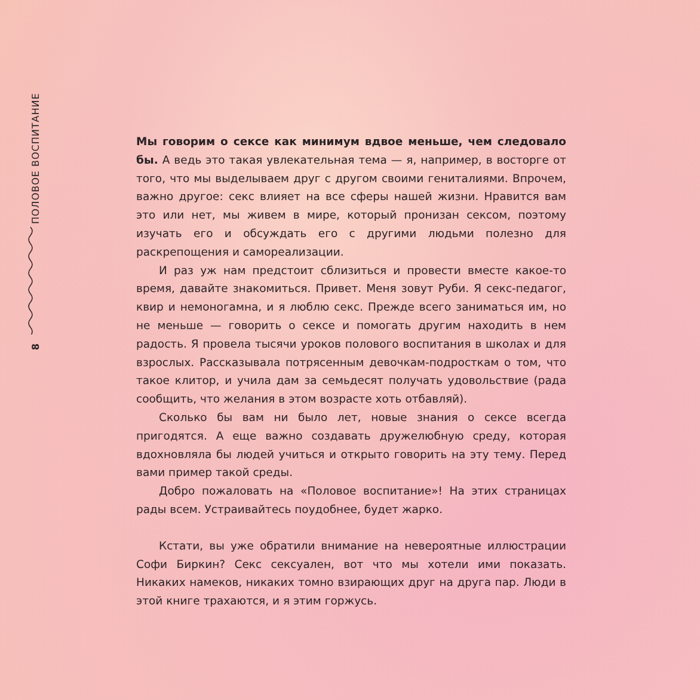ПОЛОВОЕ ВОСПИТАНИЕ
8
Мы говорим о сексе как минимум вдвое меньше, чем следовало бы. А ведь это такая увлекательная тема — я, например, в восторге от того, что мы выделываем друг с другом своими гениталиями. Впрочем, важно другое: секс влияет на все сферы нашей жизни. Нравится вам это или нет, мы живем в мире, который пронизан сексом, поэтому изучать его и обсуждать его с другими людьми полезно для раскрепощения и самореализации.
И раз уж нам предстоит сблизиться и провести вместе какое-то время, давайте знакомиться. Привет. Меня зовут Руби. Я секс-педагог, квир и немоногамна, и я люблю секс. Прежде всего заниматься им, но не меньше — говорить о сексе и помогать другим находить в нем радость. Я провела тысячи уроков полового воспитания в школах и для взрослых. Рассказывала потрясенным девочкам-подросткам о том, что такое клитор, и учила дам за семьдесят получать удовольствие (рада сообщить, что желания в этом возрасте хоть отбавляй).
Сколько бы вам ни было лет, новые знания о сексе всегда пригодятся. А еще важно создавать дружелюбную среду, которая вдохновляла бы людей учиться и открыто говорить на эту тему. Перед вами пример такой среды.
Добро пожаловать на «Половое воспитание»! На этих страницах рады всем. Устраивайтесь поудобнее, будет жарко.
Кстати, вы уже обратили внимание на невероятные иллюстрации Софи Биркин? Секс сексуален, вот что мы хотели ими показать. Никаких намеков, никаких томно взирающих друг на друга пар. Люди в этой книге трахаются, и я этим горжусь.